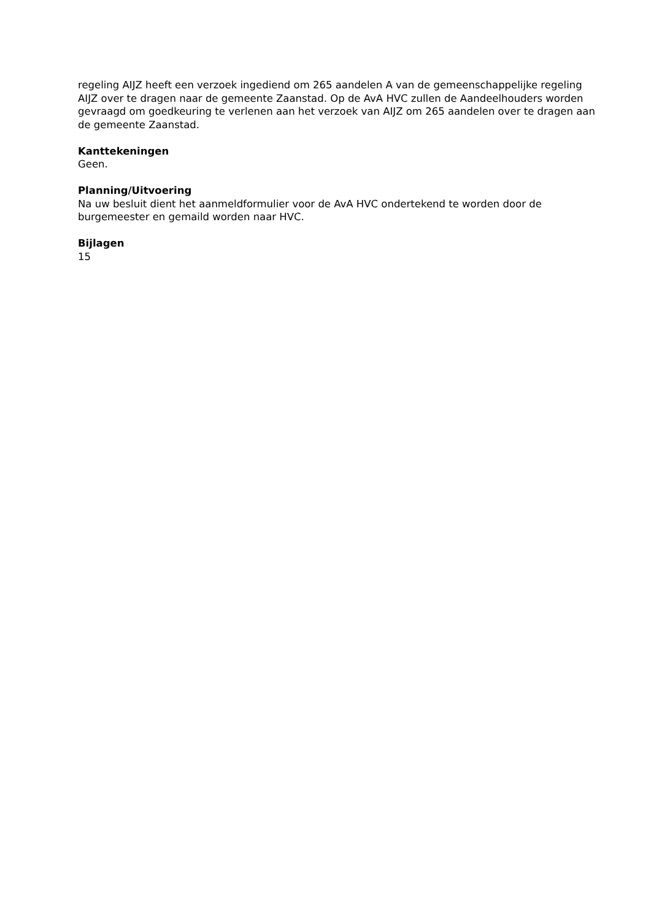regeling AIJZ heeft een verzoek ingediend om 265 aandelen A van de gemeenschappelijke regeling AIJZ over te dragen naar de gemeente Zaanstad. Op de AvA HVC zullen de Aandeelhouders worden gevraagd om goedkeuring te verlenen aan het verzoek van AIJZ om 265 aandelen over te dragen aan de gemeente Zaanstad.
Kanttekeningen
Geen.
Planning/Uitvoering
Na uw besluit dient het aanmeldformulier voor de AvA HVC ondertekend te worden door de burgemeester en gemaild worden naar HVC.
Bijlagen
15